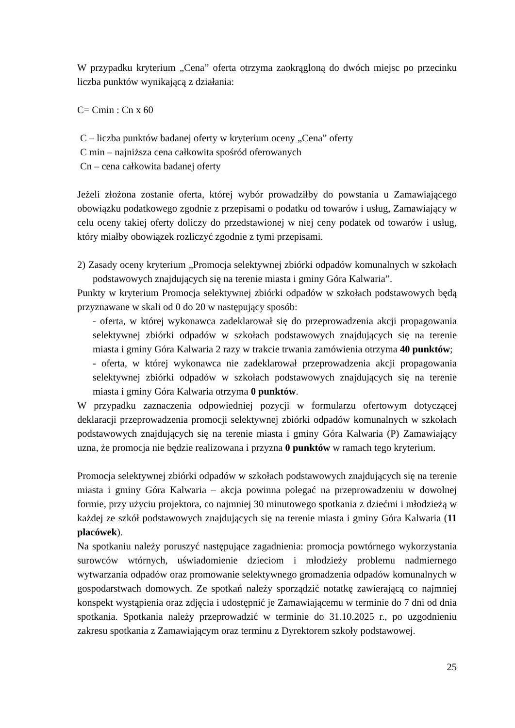W przypadku kryterium „Cena” oferta otrzyma zaokrągloną do dwóch miejsc po przecinku liczba punktów wynikającą z działania:
C= Cmin : Cn x 60
C – liczba punktów badanej oferty w kryterium oceny „Cena” oferty
C min – najniższa cena całkowita spośród oferowanych
Cn – cena całkowita badanej oferty
Jeżeli złożona zostanie oferta, której wybór prowadziłby do powstania u Zamawiającego obowiązku podatkowego zgodnie z przepisami o podatku od towarów i usług, Zamawiający w celu oceny takiej oferty doliczy do przedstawionej w niej ceny podatek od towarów i usług, który miałby obowiązek rozliczyć zgodnie z tymi przepisami.
2) Zasady oceny kryterium „Promocja selektywnej zbiórki odpadów komunalnych w szkołach podstawowych znajdujących się na terenie miasta i gminy Góra Kalwaria”.
Punkty w kryterium Promocja selektywnej zbiórki odpadów w szkołach podstawowych będą przyznawane w skali od 0 do 20 w następujący sposób:
- oferta, w której wykonawca zadeklarował się do przeprowadzenia akcji propagowania selektywnej zbiórki odpadów w szkołach podstawowych znajdujących się na terenie miasta i gminy Góra Kalwaria 2 razy w trakcie trwania zamówienia otrzyma 40 punktów;
- oferta, w której wykonawca nie zadeklarował przeprowadzenia akcji propagowania selektywnej zbiórki odpadów w szkołach podstawowych znajdujących się na terenie miasta i gminy Góra Kalwaria otrzyma 0 punktów.
W przypadku zaznaczenia odpowiedniej pozycji w formularzu ofertowym dotyczącej deklaracji przeprowadzenia promocji selektywnej zbiórki odpadów komunalnych w szkołach podstawowych znajdujących się na terenie miasta i gminy Góra Kalwaria (P) Zamawiający uzna, że promocja nie będzie realizowana i przyzna 0 punktów w ramach tego kryterium.
Promocja selektywnej zbiórki odpadów w szkołach podstawowych znajdujących się na terenie miasta i gminy Góra Kalwaria – akcja powinna polegać na przeprowadzeniu w dowolnej formie, przy użyciu projektora, co najmniej 30 minutowego spotkania z dziećmi i młodzieżą w każdej ze szkół podstawowych znajdujących się na terenie miasta i gminy Góra Kalwaria (11 placówek).
Na spotkaniu należy poruszyć następujące zagadnienia: promocja powtórnego wykorzystania surowców wtórnych, uświadomienie dzieciom i młodzieży problemu nadmiernego wytwarzania odpadów oraz promowanie selektywnego gromadzenia odpadów komunalnych w gospodarstwach domowych. Ze spotkań należy sporządzić notatkę zawierającą co najmniej konspekt wystąpienia oraz zdjęcia i udostępnić je Zamawiającemu w terminie do 7 dni od dnia spotkania. Spotkania należy przeprowadzić w terminie do 31.10.2025 r., po uzgodnieniu zakresu spotkania z Zamawiającym oraz terminu z Dyrektorem szkoły podstawowej.
25